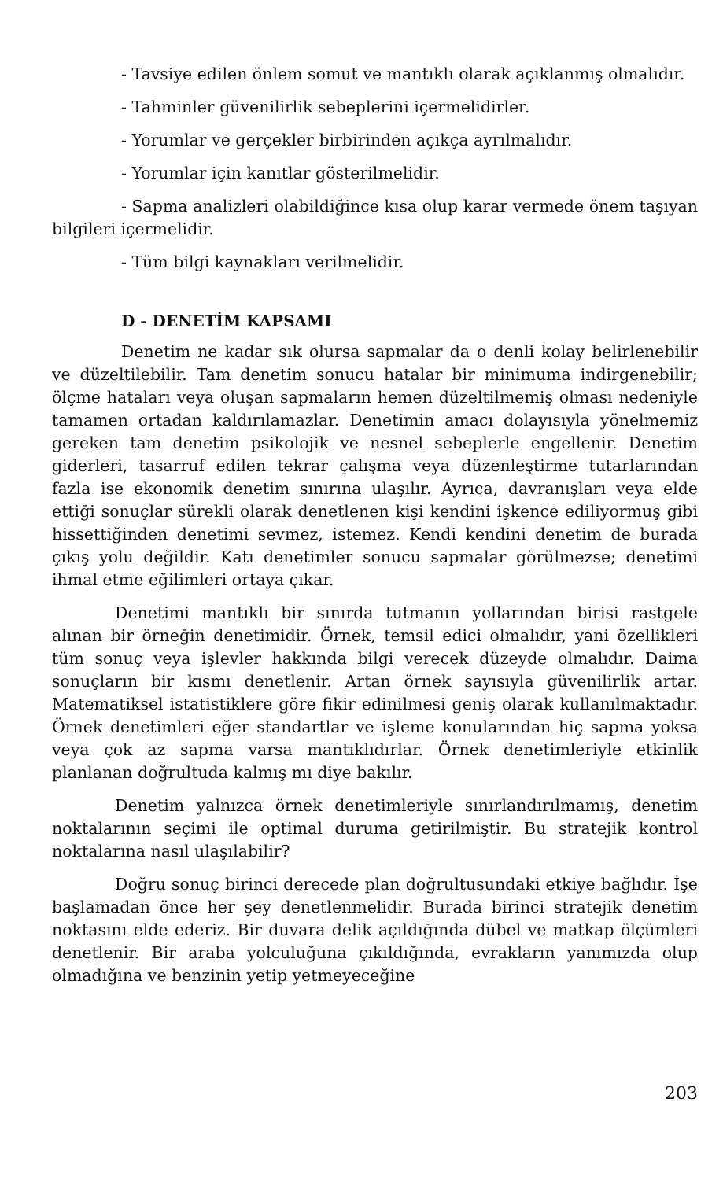- Tavsiye edilen önlem somut ve mantıklı olarak açıklanmış olmalıdır.
- Tahminler güvenilirlik sebeplerini içermelidirler.
- Yorumlar ve gerçekler birbirinden açıkça ayrılmalıdır.
- Yorumlar için kanıtlar gösterilmelidir.
- Sapma analizleri olabildiğince kısa olup karar vermede önem taşıyan bilgileri içermelidir.
- Tüm bilgi kaynakları verilmelidir.
D - DENETİM KAPSAMI
Denetim ne kadar sık olursa sapmalar da o denli kolay belirlenebilir ve düzeltilebilir. Tam denetim sonucu hatalar bir minimuma indirgenebilir; ölçme hataları veya oluşan sapmaların hemen düzeltilmemiş olması nedeniyle tamamen ortadan kaldırılamazlar. Denetimin amacı dolayısıyla yönelmemiz gereken tam denetim psikolojik ve nesnel sebeplerle engellenir. Denetim giderleri, tasarruf edilen tekrar çalışma veya düzenleştirme tutarlarından fazla ise ekonomik denetim sınırına ulaşılır. Ayrıca, davranışları veya elde ettiği sonuçlar sürekli olarak denetlenen kişi kendini işkence ediliyormuş gibi hissettiğinden denetimi sevmez, istemez. Kendi kendini denetim de burada çıkış yolu değildir. Katı denetimler sonucu sapmalar görülmezse; denetimi ihmal etme eğilimleri ortaya çıkar.
Denetimi mantıklı bir sınırda tutmanın yollarından birisi rastgele alınan bir örneğin denetimidir. Örnek, temsil edici olmalıdır, yani özellikleri tüm sonuç veya işlevler hakkında bilgi verecek düzeyde olmalıdır. Daima sonuçların bir kısmı denetlenir. Artan örnek sayısıyla güvenilirlik artar. Matematiksel istatistiklere göre fikir edinilmesi geniş olarak kullanılmaktadır. Örnek denetimleri eğer standartlar ve işleme konularından hiç sapma yoksa veya çok az sapma varsa mantıklıdırlar. Örnek denetimleriyle etkinlik planlanan doğrultuda kalmış mı diye bakılır.
Denetim yalnızca örnek denetimleriyle sınırlandırılmamış, denetim noktalarının seçimi ile optimal duruma getirilmiştir. Bu stratejik kontrol noktalarına nasıl ulaşılabilir?
Doğru sonuç birinci derecede plan doğrultusundaki etkiye bağlıdır. İşe başlamadan önce her şey denetlenmelidir. Burada birinci stratejik denetim noktasını elde ederiz. Bir duvara delik açıldığında dübel ve matkap ölçümleri denetlenir. Bir araba yolculuğuna çıkıldığında, evrakların yanımızda olup olmadığına ve benzinin yetip yetmeyeceğine
203